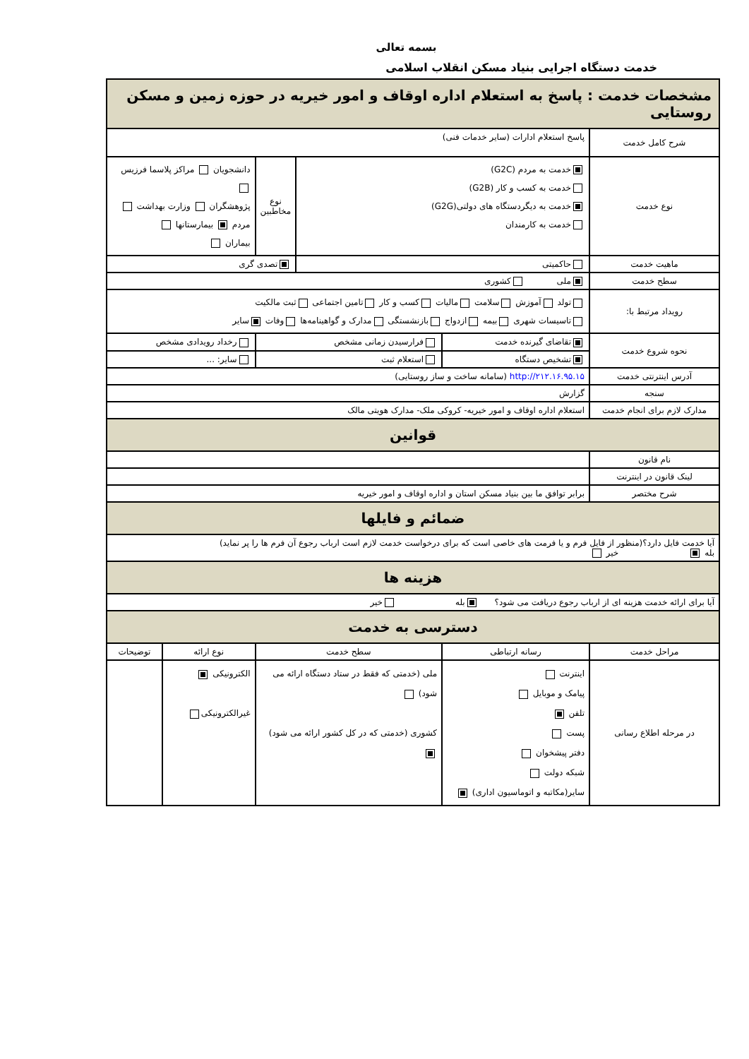بسمه تعالی
خدمت دستگاه اجرایی بنیاد مسکن انقلاب اسلامی
| مشخصات خدمت : پاسخ به استعلام اداره اوقاف و امور خیریه در حوزه زمین و مسکن روستایی | | | | | |
| شرح کامل خدمت | پاسخ استعلام ادارات (سایر خدمات فنی) | | | | |
| نوع خدمت | خدمت به مردم (G2C) خدمت به کسب و کار (G2B) خدمت به دیگردستگاه های دولتی(G2G) خدمت به کارمندان | | نوع مخاطبین | دانشجویان مراکز پلاسما فرزیس پژوهشگران وزارت بهداشت مردم بیمارستانها بیماران | |
| ماهیت خدمت | حاکمیتی | | تصدی گری | | |
| سطح خدمت | ملی کشوری | | | | |
| رویداد مرتبط با: | تولد آموزش سلامت مالیات کسب و کار تامین اجتماعی ثبت مالکیت تاسیسات شهری بیمه ازدواج بازنشستگی مدارک و گواهینامه‌ها وفات سایر | | | | |
| نحوه شروع خدمت | تقاضای گیرنده خدمت | فرارسیدن زمانی مشخص | | رخداد رویدادی مشخص | |
| | تشخیص دستگاه | استعلام ثبت | | سایر: ... | |
| آدرس اینترنتی خدمت | http://۲۱۲.۱۶.۹۵.۱۵ (سامانه ساخت و ساز روستایی) | | | | |
| سنجه | گزارش | | | | |
| مدارک لازم برای انجام خدمت | استعلام اداره اوقاف و امور خیریه- کروکی ملک- مدارک هویتی مالک | | | | |
| قوانین | | | | | |
| نام قانون | | | | | |
| لینک قانون در اینترنت | | | | | |
| شرح مختصر | برابر توافق ما بین بنیاد مسکن استان و اداره اوقاف و امور خیریه | | | | |
| ضمائم و فایلها | | | | | |
| آیا خدمت فایل دارد؟(منظور از فایل فرم و یا فرمت های خاصی است که برای درخواست خدمت لازم است ارباب رجوع آن فرم ها را پر نماید) بله خیر | | | | | |
| هزینه ها | | | | | |
| آیا برای ارائه خدمت هزینه ای از ارباب رجوع دریافت می شود؟ بله خیر | | | | | |
| دسترسی به خدمت | | | | | |
| مراحل خدمت | رسانه ارتباطی | سطح خدمت | | نوع ارائه | توضیحات |
| در مرحله اطلاع رسانی | اینترنت پیامک و موبایل تلفن پست دفتر پیشخوان شبکه دولت سایر(مکاتبه و اتوماسیون اداری) | ملی (خدمتی که فقط در ستاد دستگاه ارائه می شود) کشوری (خدمتی که در کل کشور ارائه می شود) | | الکترونیکی غیرالکترونیکی | |